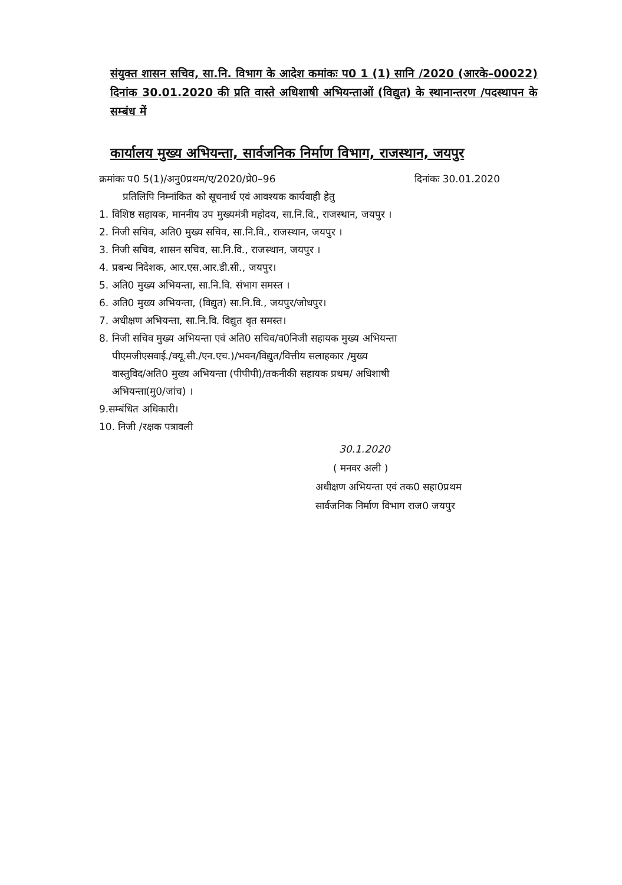संयुक्त शासन सचिव, सा.नि. विभाग के आदेश कमांकः प0 1 (1) सानि /2020 (आरके–00022) दिनांक 30.01.2020 की प्रति वास्ते अधिशाषी अभियन्ताओं (विद्युत) के स्थानान्तरण /पदस्थापन के सम्बंध में
कार्यालय मुख्य अभियन्ता, सार्वजनिक निर्माण विभाग, राजस्थान, जयपुर
क्रमांकः प0 5(1)/अनु0प्रथम/ए/2020/प्रे0–96 दिनांकः 30.01.2020
प्रतिलिपि निम्नांकित को सूचनार्थ एवं आवश्यक कार्यवाही हेतु
1. विशिष्ठ सहायक, माननीय उप मुख्यमंत्री महोदय, सा.नि.वि., राजस्थान, जयपुर ।
2. निजी सचिव, अति0 मुख्य सचिव, सा.नि.वि., राजस्थान, जयपुर ।
3. निजी सचिव, शासन सचिव, सा.नि.वि., राजस्थान, जयपुर ।
4. प्रबन्ध निदेशक, आर.एस.आर.डी.सी., जयपुर।
5. अति0 मुख्य अभियन्ता, सा.नि.वि. संभाग समस्त ।
6. अति0 मुख्य अभियन्ता, (विद्युत) सा.नि.वि., जयपुर/जोधपुर।
7. अधीक्षण अभियन्ता, सा.नि.वि. विद्युत वृत समस्त।
8. निजी सचिव मुख्य अभियन्ता एवं अति0 सचिव/व0निजी सहायक मुख्य अभियन्ता
पीएमजीएसवाई./क्यू.सी./एन.एच.)/भवन/विद्युत/वित्तीय सलाहकार /मुख्य
वास्तुविद/अति0 मुख्य अभियन्ता (पीपीपी)/तकनीकी सहायक प्रथम/ अधिशाषी
अभियन्ता(मु0/जांच) ।
9.सम्बंधित अधिकारी।
10. निजी /रक्षक पत्रावली
30.1.2020
( मनवर अली )
अधीक्षण अभियन्ता एवं तक0 सहा0प्रथम
सार्वजनिक निर्माण विभाग राज0 जयपुर